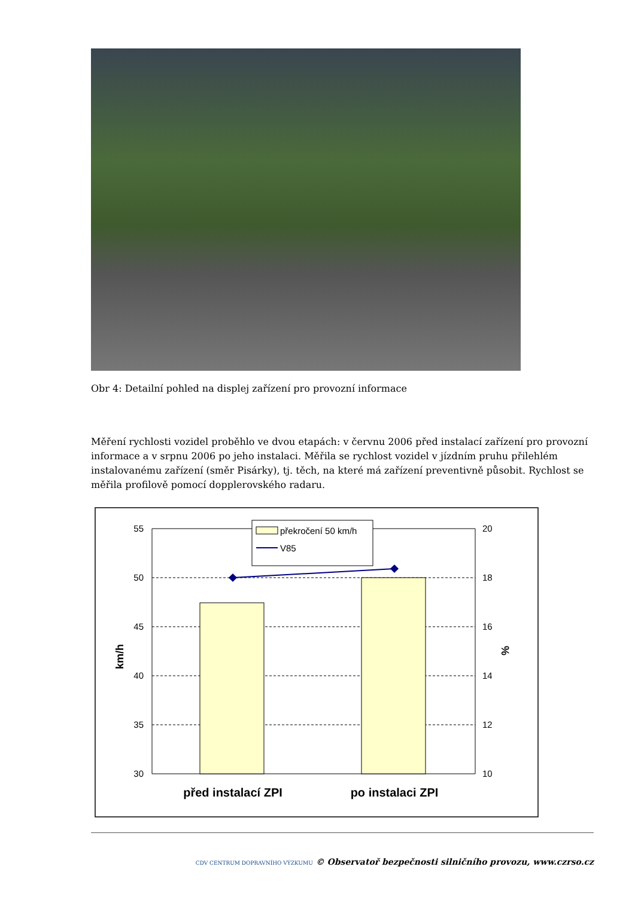Obr 4: Detailní pohled na displej zařízení pro provozní informace
Měření rychlosti vozidel proběhlo ve dvou etapách: v červnu 2006 před instalací zařízení pro provozní informace a v srpnu 2006 po jeho instalaci. Měřila se rychlost vozidel v jízdním pruhu přilehlém instalovanému zařízení (směr Pisárky), tj. těch, na které má zařízení preventivně působit. Rychlost se měřila profilově pomocí dopplerovského radaru.
55
50
45
40
35
30
20
18
16
14
12
10
km/h
%
před instalací ZPI
po instalaci ZPI
překročení 50 km/h
V85
CDV CENTRUM DOPRAVNÍHO VÝZKUMU © Observatoř bezpečnosti silničního provozu, www.czrso.cz